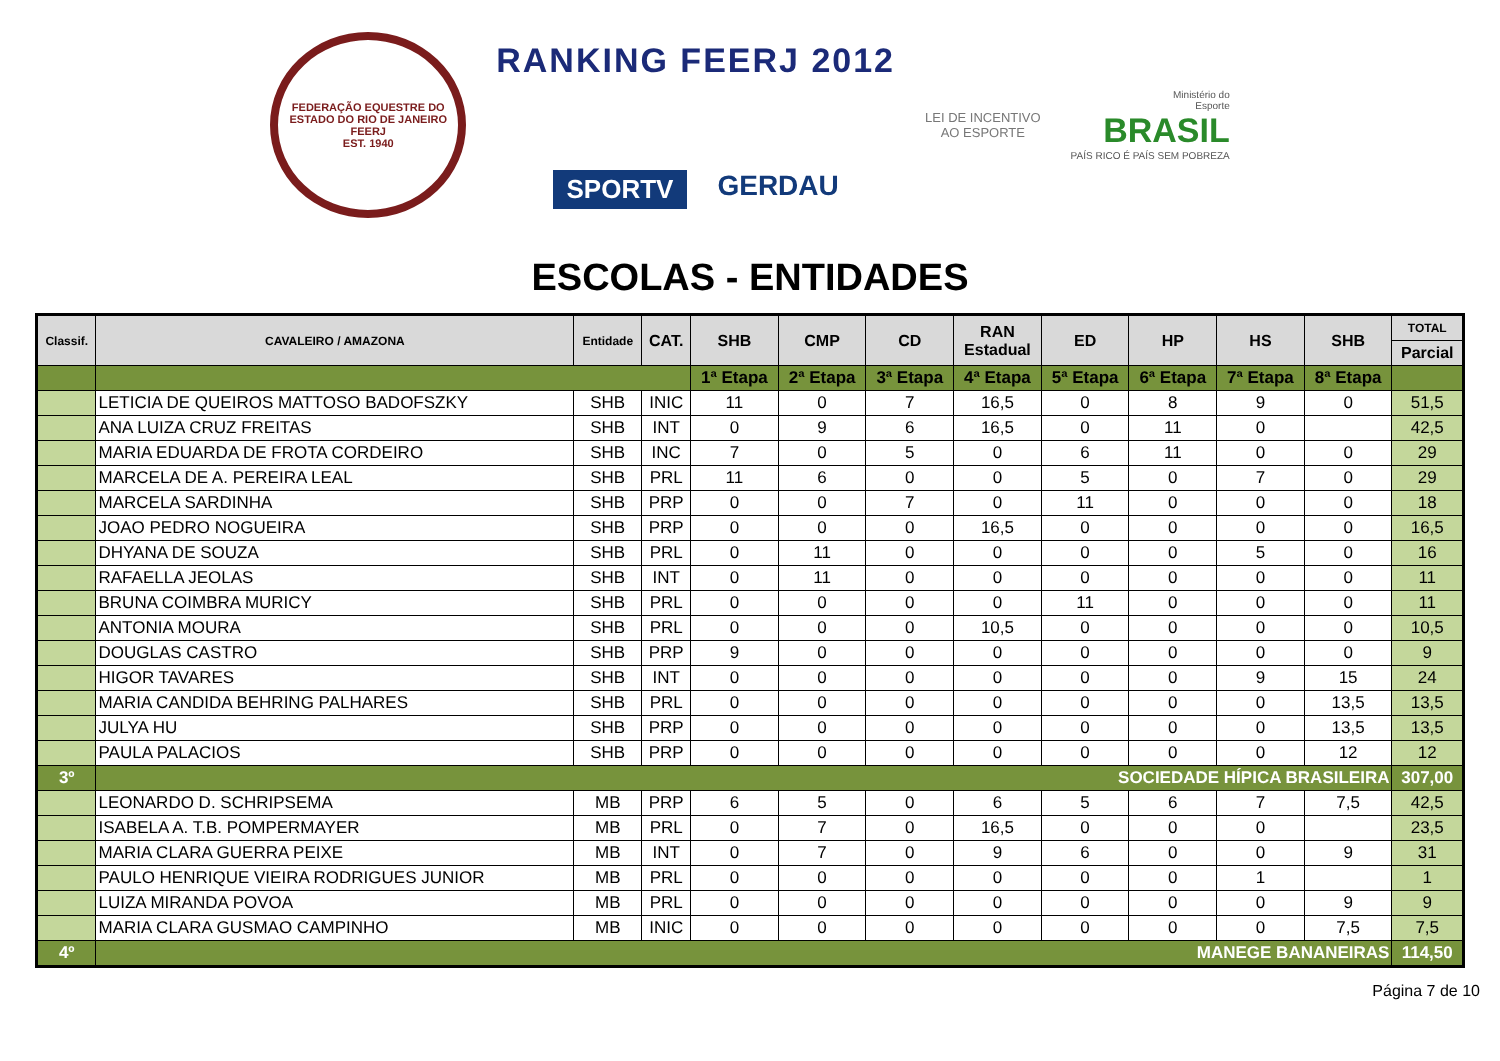FEDERAÇÃO EQUESTRE DO ESTADO DO RIO DE JANEIRO
FEERJ
EST. 1940
RANKING FEERJ 2012
SPORTV GERDAU
LEI DE INCENTIVO
AO ESPORTE
Ministério do
Esporte
BRASIL
PAÍS RICO É PAÍS SEM POBREZA
ESCOLAS - ENTIDADES
| Classif. | CAVALEIRO / AMAZONA | Entidade | CAT. | SHB | CMP | CD | RAN Estadual | ED | HP | HS | SHB | TOTAL |
| --- | --- | --- | --- | --- | --- | --- | --- | --- | --- | --- | --- | --- |
| | | | | | | | | | | | | Parcial |
| | | | | 1ª Etapa | 2ª Etapa | 3ª Etapa | 4ª Etapa | 5ª Etapa | 6ª Etapa | 7ª Etapa | 8ª Etapa | |
| | LETICIA DE QUEIROS MATTOSO BADOFSZKY | SHB | INIC | 11 | 0 | 7 | 16,5 | 0 | 8 | 9 | 0 | 51,5 |
| | ANA LUIZA CRUZ FREITAS | SHB | INT | 0 | 9 | 6 | 16,5 | 0 | 11 | 0 | | 42,5 |
| | MARIA EDUARDA DE FROTA CORDEIRO | SHB | INC | 7 | 0 | 5 | 0 | 6 | 11 | 0 | 0 | 29 |
| | MARCELA DE A. PEREIRA LEAL | SHB | PRL | 11 | 6 | 0 | 0 | 5 | 0 | 7 | 0 | 29 |
| | MARCELA SARDINHA | SHB | PRP | 0 | 0 | 7 | 0 | 11 | 0 | 0 | 0 | 18 |
| | JOAO PEDRO NOGUEIRA | SHB | PRP | 0 | 0 | 0 | 16,5 | 0 | 0 | 0 | 0 | 16,5 |
| | DHYANA DE SOUZA | SHB | PRL | 0 | 11 | 0 | 0 | 0 | 0 | 5 | 0 | 16 |
| | RAFAELLA JEOLAS | SHB | INT | 0 | 11 | 0 | 0 | 0 | 0 | 0 | 0 | 11 |
| | BRUNA COIMBRA MURICY | SHB | PRL | 0 | 0 | 0 | 0 | 11 | 0 | 0 | 0 | 11 |
| | ANTONIA MOURA | SHB | PRL | 0 | 0 | 0 | 10,5 | 0 | 0 | 0 | 0 | 10,5 |
| | DOUGLAS CASTRO | SHB | PRP | 9 | 0 | 0 | 0 | 0 | 0 | 0 | 0 | 9 |
| | HIGOR TAVARES | SHB | INT | 0 | 0 | 0 | 0 | 0 | 0 | 9 | 15 | 24 |
| | MARIA CANDIDA BEHRING PALHARES | SHB | PRL | 0 | 0 | 0 | 0 | 0 | 0 | 0 | 13,5 | 13,5 |
| | JULYA HU | SHB | PRP | 0 | 0 | 0 | 0 | 0 | 0 | 0 | 13,5 | 13,5 |
| | PAULA PALACIOS | SHB | PRP | 0 | 0 | 0 | 0 | 0 | 0 | 0 | 12 | 12 |
| 3º | SOCIEDADE HÍPICA BRASILEIRA | | | | | | | | | | | 307,00 |
| | LEONARDO D. SCHRIPSEMA | MB | PRP | 6 | 5 | 0 | 6 | 5 | 6 | 7 | 7,5 | 42,5 |
| | ISABELA A. T.B. POMPERMAYER | MB | PRL | 0 | 7 | 0 | 16,5 | 0 | 0 | 0 | | 23,5 |
| | MARIA CLARA GUERRA PEIXE | MB | INT | 0 | 7 | 0 | 9 | 6 | 0 | 0 | 9 | 31 |
| | PAULO HENRIQUE VIEIRA RODRIGUES JUNIOR | MB | PRL | 0 | 0 | 0 | 0 | 0 | 0 | 1 | | 1 |
| | LUIZA MIRANDA POVOA | MB | PRL | 0 | 0 | 0 | 0 | 0 | 0 | 0 | 9 | 9 |
| | MARIA CLARA GUSMAO CAMPINHO | MB | INIC | 0 | 0 | 0 | 0 | 0 | 0 | 0 | 7,5 | 7,5 |
| 4º | MANEGE BANANEIRAS | | | | | | | | | | | 114,50 |
Página 7 de 10